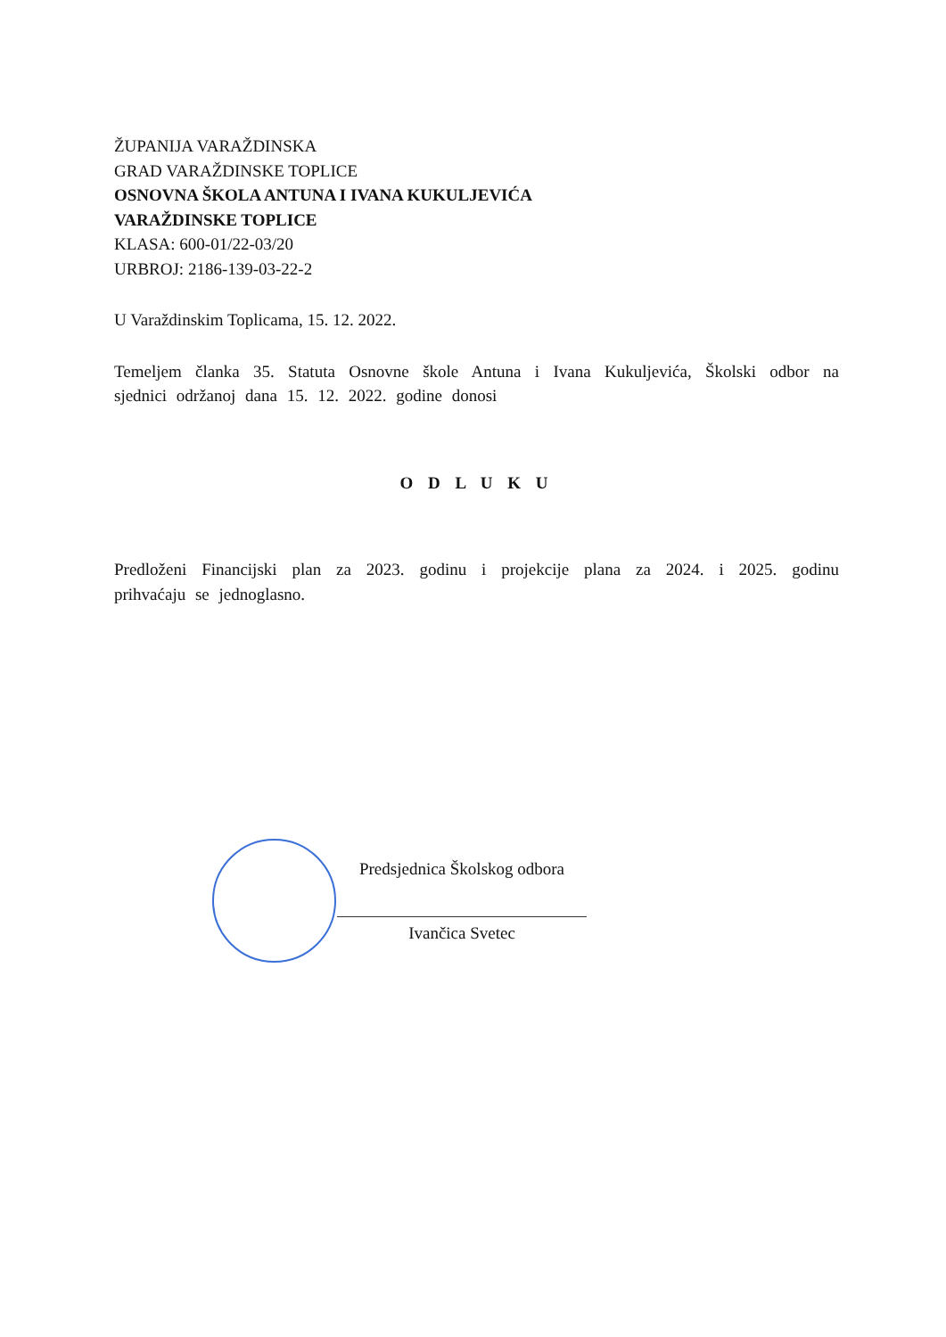ŽUPANIJA VARAŽDINSKA
GRAD VARAŽDINSKE TOPLICE
OSNOVNA ŠKOLA ANTUNA I IVANA KUKULJEVIĆA
VARAŽDINSKE TOPLICE
KLASA: 600-01/22-03/20
URBROJ: 2186-139-03-22-2
U Varaždinskim Toplicama, 15. 12. 2022.
Temeljem članka 35. Statuta Osnovne škole Antuna i Ivana Kukuljevića, Školski odbor na sjednici održanoj dana 15. 12. 2022. godine donosi
O D L U K U
Predloženi Financijski plan za 2023. godinu i projekcije plana za 2024. i 2025. godinu prihvaćaju se jednoglasno.
Predsjednica Školskog odbora
Ivančica Svetec